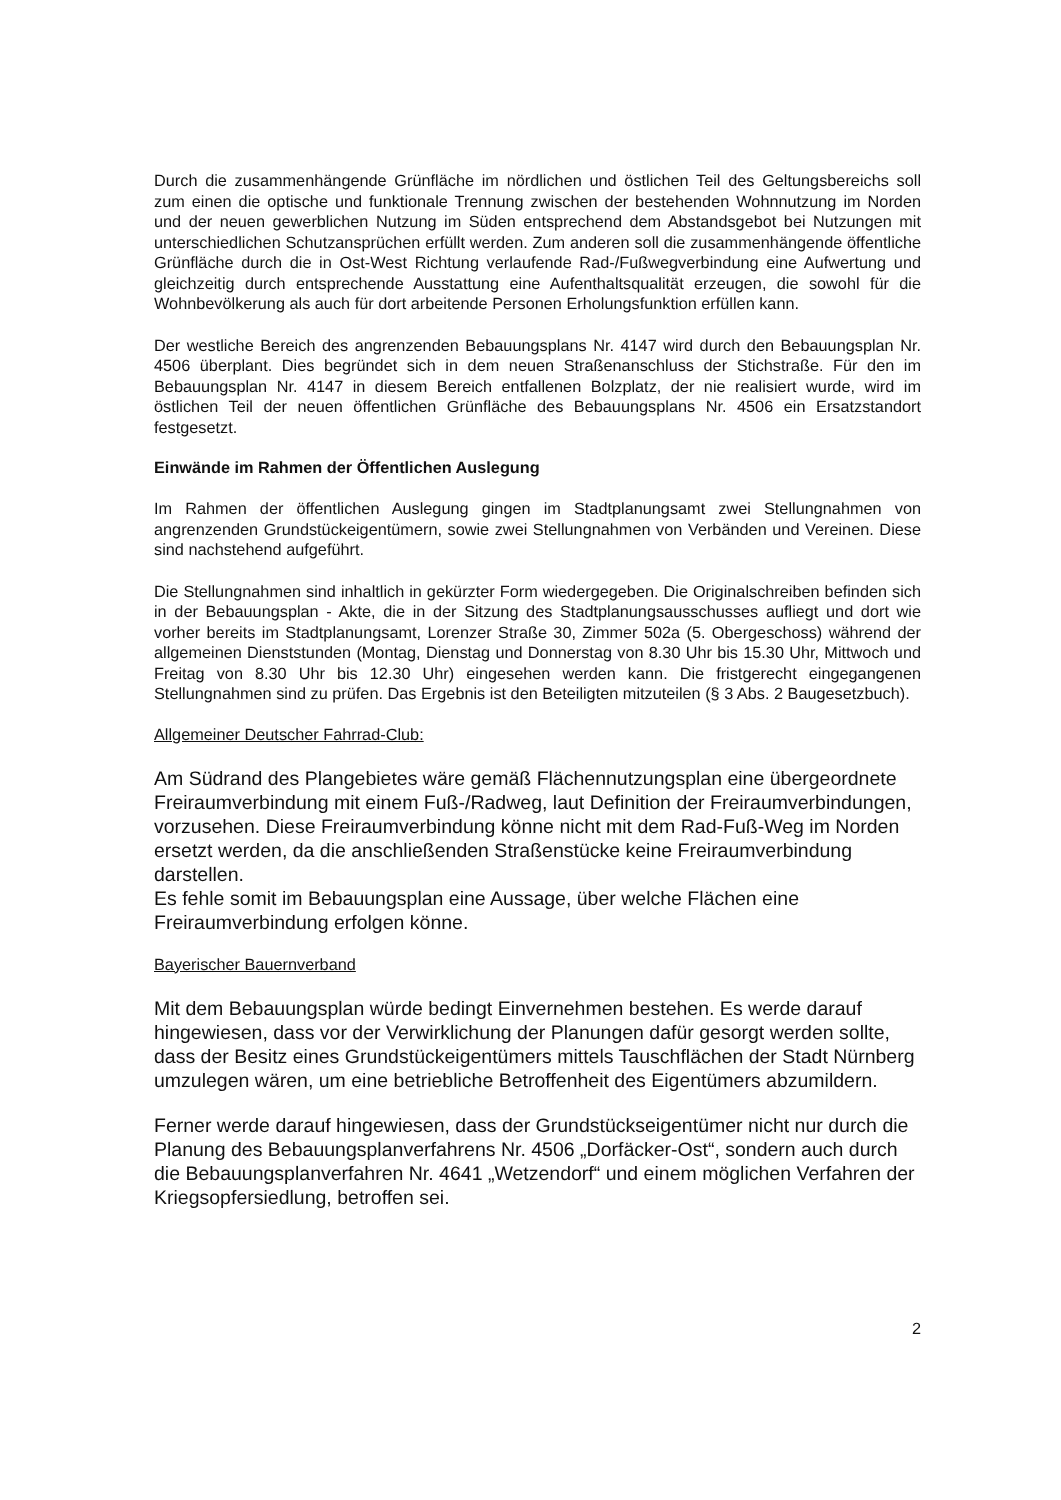Durch die zusammenhängende Grünfläche im nördlichen und östlichen Teil des Geltungsbereichs soll zum einen die optische und funktionale Trennung zwischen der bestehenden Wohnnutzung im Norden und der neuen gewerblichen Nutzung im Süden entsprechend dem Abstandsgebot bei Nutzungen mit unterschiedlichen Schutzansprüchen erfüllt werden. Zum anderen soll die zusammenhängende öffentliche Grünfläche durch die in Ost-West Richtung verlaufende Rad-/Fußwegverbindung eine Aufwertung und gleichzeitig durch entsprechende Ausstattung eine Aufenthaltsqualität erzeugen, die sowohl für die Wohnbevölkerung als auch für dort arbeitende Personen Erholungsfunktion erfüllen kann.
Der westliche Bereich des angrenzenden Bebauungsplans Nr. 4147 wird durch den Bebauungsplan Nr. 4506 überplant. Dies begründet sich in dem neuen Straßenanschluss der Stichstraße. Für den im Bebauungsplan Nr. 4147 in diesem Bereich entfallenen Bolzplatz, der nie realisiert wurde, wird im östlichen Teil der neuen öffentlichen Grünfläche des Bebauungsplans Nr. 4506 ein Ersatzstandort festgesetzt.
Einwände im Rahmen der Öffentlichen Auslegung
Im Rahmen der öffentlichen Auslegung gingen im Stadtplanungsamt zwei Stellungnahmen von angrenzenden Grundstückeigentümern, sowie zwei Stellungnahmen von Verbänden und Vereinen. Diese sind nachstehend aufgeführt.
Die Stellungnahmen sind inhaltlich in gekürzter Form wiedergegeben. Die Originalschreiben befinden sich in der Bebauungsplan - Akte, die in der Sitzung des Stadtplanungsausschusses aufliegt und dort wie vorher bereits im Stadtplanungsamt, Lorenzer Straße 30, Zimmer 502a (5. Obergeschoss) während der allgemeinen Dienststunden (Montag, Dienstag und Donnerstag von 8.30 Uhr bis 15.30 Uhr, Mittwoch und Freitag von 8.30 Uhr bis 12.30 Uhr) eingesehen werden kann. Die fristgerecht eingegangenen Stellungnahmen sind zu prüfen. Das Ergebnis ist den Beteiligten mitzuteilen (§ 3 Abs. 2 Baugesetzbuch).
Allgemeiner Deutscher Fahrrad-Club:
Am Südrand des Plangebietes wäre gemäß Flächennutzungsplan eine übergeordnete Freiraumverbindung mit einem Fuß-/Radweg, laut Definition der Freiraumverbindungen, vorzusehen. Diese Freiraumverbindung könne nicht mit dem Rad-Fuß-Weg im Norden ersetzt werden, da die anschließenden Straßenstücke keine Freiraumverbindung darstellen.
Es fehle somit im Bebauungsplan eine Aussage, über welche Flächen eine Freiraumverbindung erfolgen könne.
Bayerischer Bauernverband
Mit dem Bebauungsplan würde bedingt Einvernehmen bestehen. Es werde darauf hingewiesen, dass vor der Verwirklichung der Planungen dafür gesorgt werden sollte, dass der Besitz eines Grundstückeigentümers mittels Tauschflächen der Stadt Nürnberg umzulegen wären, um eine betriebliche Betroffenheit des Eigentümers abzumildern.
Ferner werde darauf hingewiesen, dass der Grundstückseigentümer nicht nur durch die Planung des Bebauungsplanverfahrens Nr. 4506 „Dorfäcker-Ost“, sondern auch durch die Bebauungsplanverfahren Nr. 4641 „Wetzendorf“ und einem möglichen Verfahren der Kriegsopfersiedlung, betroffen sei.
2